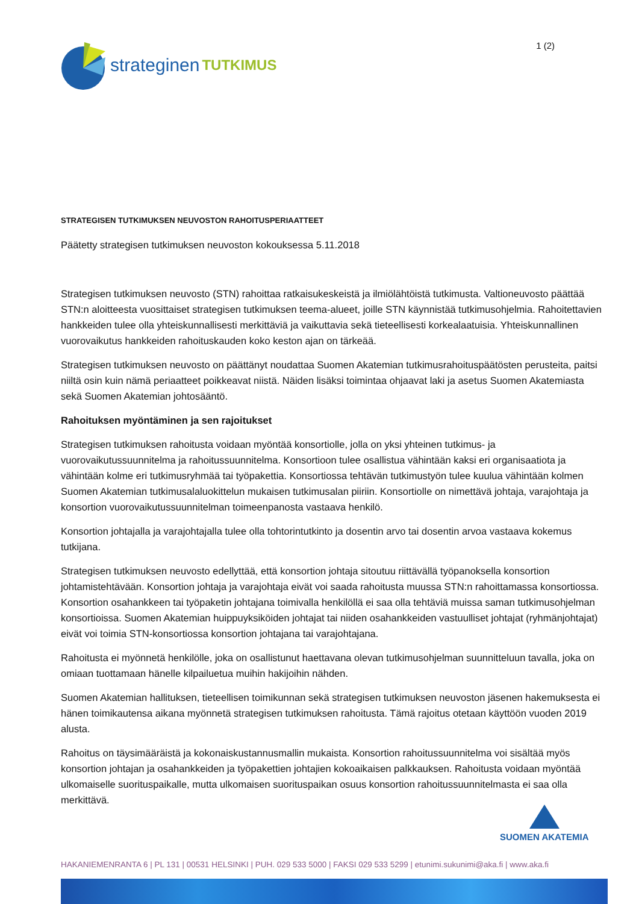strateginen TUTKIMUS
1 (2)
STRATEGISEN TUTKIMUKSEN NEUVOSTON RAHOITUSPERIAATTEET
Päätetty strategisen tutkimuksen neuvoston kokouksessa 5.11.2018
Strategisen tutkimuksen neuvosto (STN) rahoittaa ratkaisukeskeistä ja ilmiölähtöistä tutkimusta. Valtioneuvosto päättää STN:n aloitteesta vuosittaiset strategisen tutkimuksen teema-alueet, joille STN käynnistää tutkimusohjelmia. Rahoitettavien hankkeiden tulee olla yhteiskunnallisesti merkittäviä ja vaikuttavia sekä tieteellisesti korkealaatuisia. Yhteiskunnallinen vuorovaikutus hankkeiden rahoituskauden koko keston ajan on tärkeää.
Strategisen tutkimuksen neuvosto on päättänyt noudattaa Suomen Akatemian tutkimusrahoituspäätösten perusteita, paitsi niiltä osin kuin nämä periaatteet poikkeavat niistä. Näiden lisäksi toimintaa ohjaavat laki ja asetus Suomen Akatemiasta sekä Suomen Akatemian johtosääntö.
Rahoituksen myöntäminen ja sen rajoitukset
Strategisen tutkimuksen rahoitusta voidaan myöntää konsortiolle, jolla on yksi yhteinen tutkimus- ja vuorovaikutussuunnitelma ja rahoitussuunnitelma. Konsortioon tulee osallistua vähintään kaksi eri organisaatiota ja vähintään kolme eri tutkimusryhmää tai työpakettia. Konsortiossa tehtävän tutkimustyön tulee kuulua vähintään kolmen Suomen Akatemian tutkimusalaluokittelun mukaisen tutkimusalan piiriin. Konsortiolle on nimettävä johtaja, varajohtaja ja konsortion vuorovaikutussuunnitelman toimeenpanosta vastaava henkilö.
Konsortion johtajalla ja varajohtajalla tulee olla tohtorintutkinto ja dosentin arvo tai dosentin arvoa vastaava kokemus tutkijana.
Strategisen tutkimuksen neuvosto edellyttää, että konsortion johtaja sitoutuu riittävällä työpanoksella konsortion johtamistehtävään. Konsortion johtaja ja varajohtaja eivät voi saada rahoitusta muussa STN:n rahoittamassa konsortiossa. Konsortion osahankkeen tai työpaketin johtajana toimivalla henkilöllä ei saa olla tehtäviä muissa saman tutkimusohjelman konsortioissa. Suomen Akatemian huippuyksiköiden johtajat tai niiden osahankkeiden vastuulliset johtajat (ryhmänjohtajat) eivät voi toimia STN-konsortiossa konsortion johtajana tai varajohtajana.
Rahoitusta ei myönnetä henkilölle, joka on osallistunut haettavana olevan tutkimusohjelman suunnitteluun tavalla, joka on omiaan tuottamaan hänelle kilpailuetua muihin hakijoihin nähden.
Suomen Akatemian hallituksen, tieteellisen toimikunnan sekä strategisen tutkimuksen neuvoston jäsenen hakemuksesta ei hänen toimikautensa aikana myönnetä strategisen tutkimuksen rahoitusta. Tämä rajoitus otetaan käyttöön vuoden 2019 alusta.
Rahoitus on täysimääräistä ja kokonaiskustannusmallin mukaista. Konsortion rahoitussuunnitelma voi sisältää myös konsortion johtajan ja osahankkeiden ja työpakettien johtajien kokoaikaisen palkkauksen. Rahoitusta voidaan myöntää ulkomaiselle suorituspaikalle, mutta ulkomaisen suorituspaikan osuus konsortion rahoitussuunnitelmasta ei saa olla merkittävä.
SUOMEN AKATEMIA
HAKANIEMENRANTA 6 | PL 131 | 00531 HELSINKI | PUH. 029 533 5000 | FAKSI 029 533 5299 | etunimi.sukunimi@aka.fi | www.aka.fi